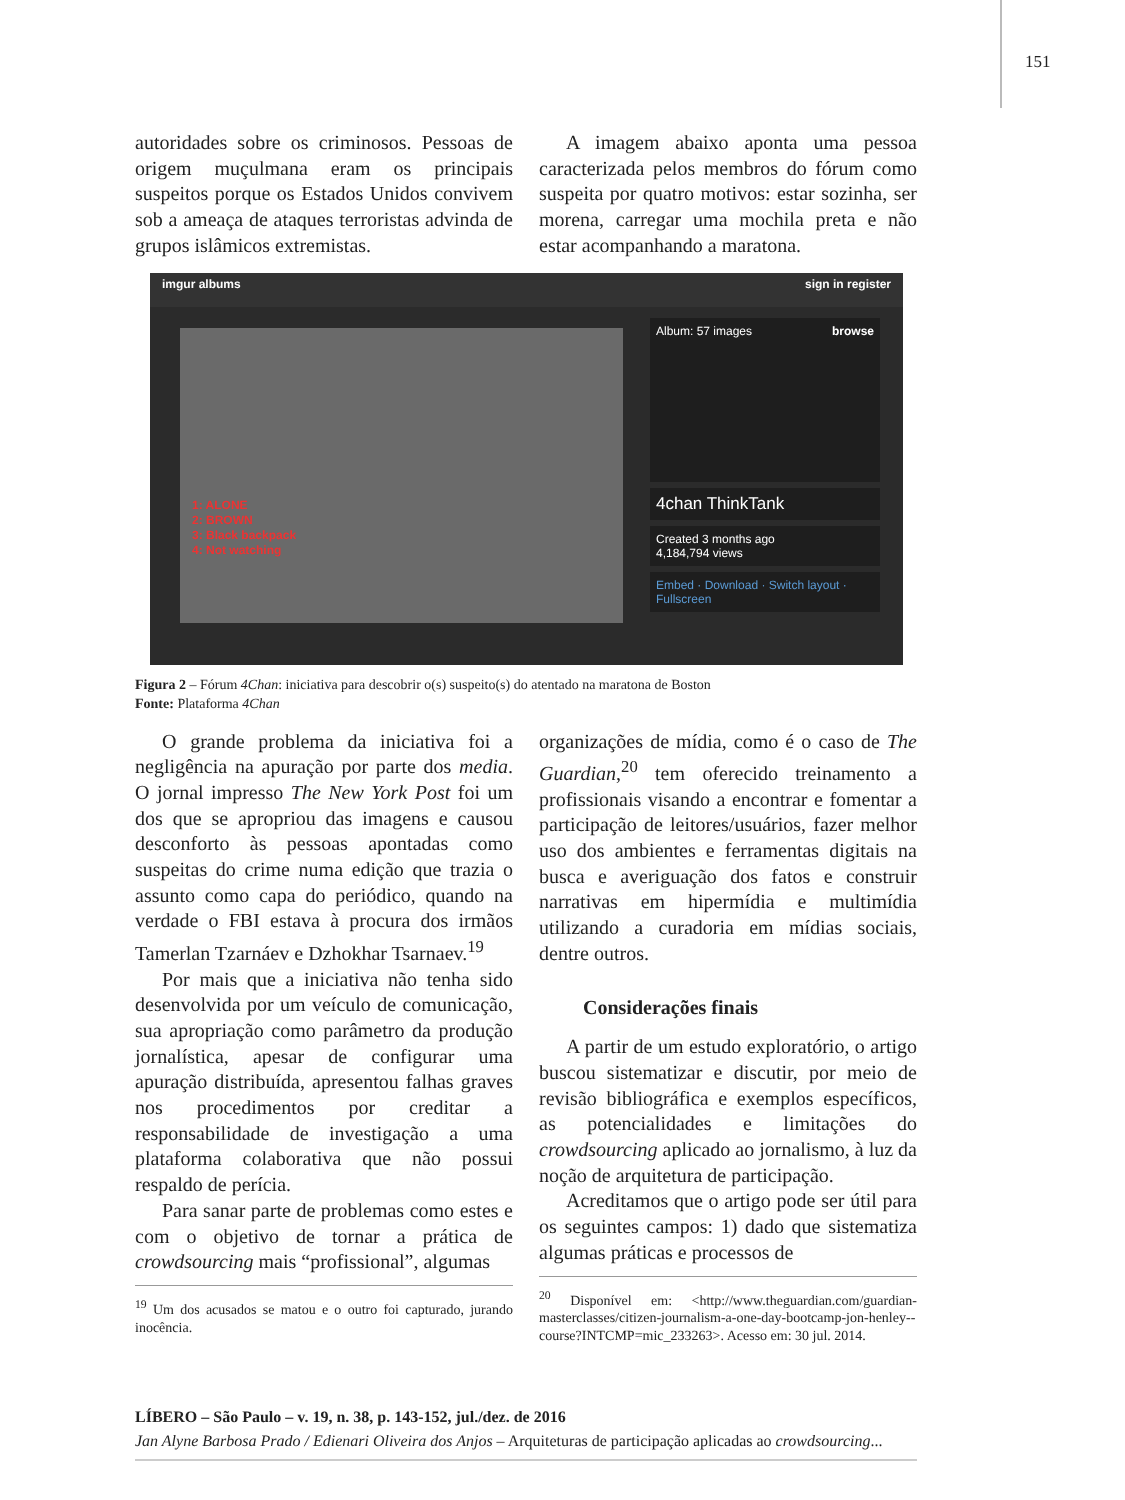151
autoridades sobre os criminosos. Pessoas de origem muçulmana eram os principais suspeitos porque os Estados Unidos convivem sob a ameaça de ataques terroristas advinda de grupos islâmicos extremistas.
A imagem abaixo aponta uma pessoa caracterizada pelos membros do fórum como suspeita por quatro motivos: estar sozinha, ser morena, carregar uma mochila preta e não estar acompanhando a maratona.
imgur albums sign in register
1: ALONE
2: BROWN
3: Black backpack
4: Not watching
Album: 57 images browse
4chan ThinkTank
Created 3 months ago
4,184,794 views
Embed · Download · Switch layout · Fullscreen
Figura 2 – Fórum 4Chan: iniciativa para descobrir o(s) suspeito(s) do atentado na maratona de Boston
Fonte: Plataforma 4Chan
O grande problema da iniciativa foi a negligência na apuração por parte dos media. O jornal impresso The New York Post foi um dos que se apropriou das imagens e causou desconforto às pessoas apontadas como suspeitas do crime numa edição que trazia o assunto como capa do periódico, quando na verdade o FBI estava à procura dos irmãos Tamerlan Tzarnáev e Dzhokhar Tsarnaev.<sup>19</sup>
Por mais que a iniciativa não tenha sido desenvolvida por um veículo de comunicação, sua apropriação como parâmetro da produção jornalística, apesar de configurar uma apuração distribuída, apresentou falhas graves nos procedimentos por creditar a responsabilidade de investigação a uma plataforma colaborativa que não possui respaldo de perícia.
Para sanar parte de problemas como estes e com o objetivo de tornar a prática de crowdsourcing mais “profissional”, algumas
<sup>19</sup> Um dos acusados se matou e o outro foi capturado, jurando inocência.
organizações de mídia, como é o caso de The Guardian,<sup>20</sup> tem oferecido treinamento a profissionais visando a encontrar e fomentar a participação de leitores/usuários, fazer melhor uso dos ambientes e ferramentas digitais na busca e averiguação dos fatos e construir narrativas em hipermídia e multimídia utilizando a curadoria em mídias sociais, dentre outros.
Considerações finais
A partir de um estudo exploratório, o artigo buscou sistematizar e discutir, por meio de revisão bibliográfica e exemplos específicos, as potencialidades e limitações do crowdsourcing aplicado ao jornalismo, à luz da noção de arquitetura de participação.
Acreditamos que o artigo pode ser útil para os seguintes campos: 1) dado que sistematiza algumas práticas e processos de
<sup>20</sup> Disponível em: <http://www.theguardian.com/guardian-masterclasses/citizen-journalism-a-one-day-bootcamp-jon-henley--course?INTCMP=mic_233263>. Acesso em: 30 jul. 2014.
LÍBERO – São Paulo – v. 19, n. 38, p. 143-152, jul./dez. de 2016
Jan Alyne Barbosa Prado / Edienari Oliveira dos Anjos – Arquiteturas de participação aplicadas ao crowdsourcing...